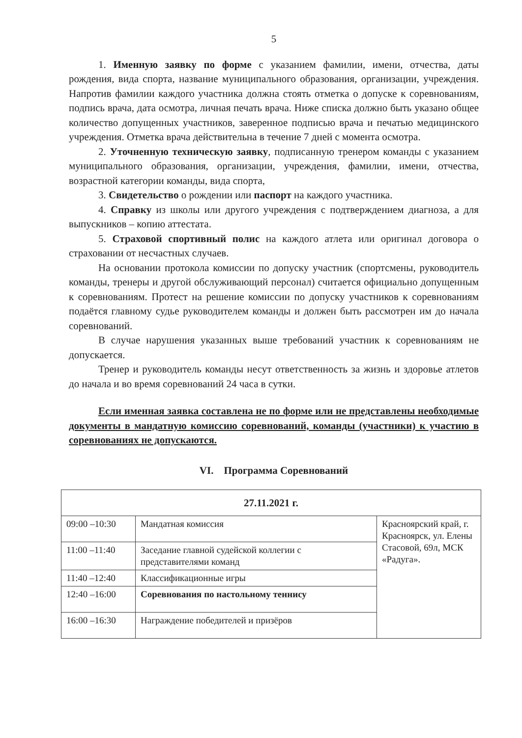5
1. Именную заявку по форме с указанием фамилии, имени, отчества, даты рождения, вида спорта, название муниципального образования, организации, учреждения. Напротив фамилии каждого участника должна стоять отметка о допуске к соревнованиям, подпись врача, дата осмотра, личная печать врача. Ниже списка должно быть указано общее количество допущенных участников, заверенное подписью врача и печатью медицинского учреждения. Отметка врача действительна в течение 7 дней с момента осмотра.
2. Уточненную техническую заявку, подписанную тренером команды с указанием муниципального образования, организации, учреждения, фамилии, имени, отчества, возрастной категории команды, вида спорта,
3. Свидетельство о рождении или паспорт на каждого участника.
4. Справку из школы или другого учреждения с подтверждением диагноза, а для выпускников – копию аттестата.
5. Страховой спортивный полис на каждого атлета или оригинал договора о страховании от несчастных случаев.
На основании протокола комиссии по допуску участник (спортсмены, руководитель команды, тренеры и другой обслуживающий персонал) считается официально допущенным к соревнованиям. Протест на решение комиссии по допуску участников к соревнованиям подаётся главному судье руководителем команды и должен быть рассмотрен им до начала соревнований.
В случае нарушения указанных выше требований участник к соревнованиям не допускается.
Тренер и руководитель команды несут ответственность за жизнь и здоровье атлетов до начала и во время соревнований 24 часа в сутки.
Если именная заявка составлена не по форме или не представлены необходимые документы в мандатную комиссию соревнований, команды (участники) к участию в соревнованиях не допускаются.
VI. Программа Соревнований
| 27.11.2021 г. | | |
| 09:00 –10:30 | Мандатная комиссия | Красноярский край, г. Красноярск, ул. Елены Стасовой, 69л, МСК «Радуга». |
| 11:00 –11:40 | Заседание главной судейской коллегии с представителями команд | |
| 11:40 –12:40 | Классификационные игры | |
| 12:40 –16:00 | Соревнования по настольному теннису | |
| 16:00 –16:30 | Награждение победителей и призёров | |